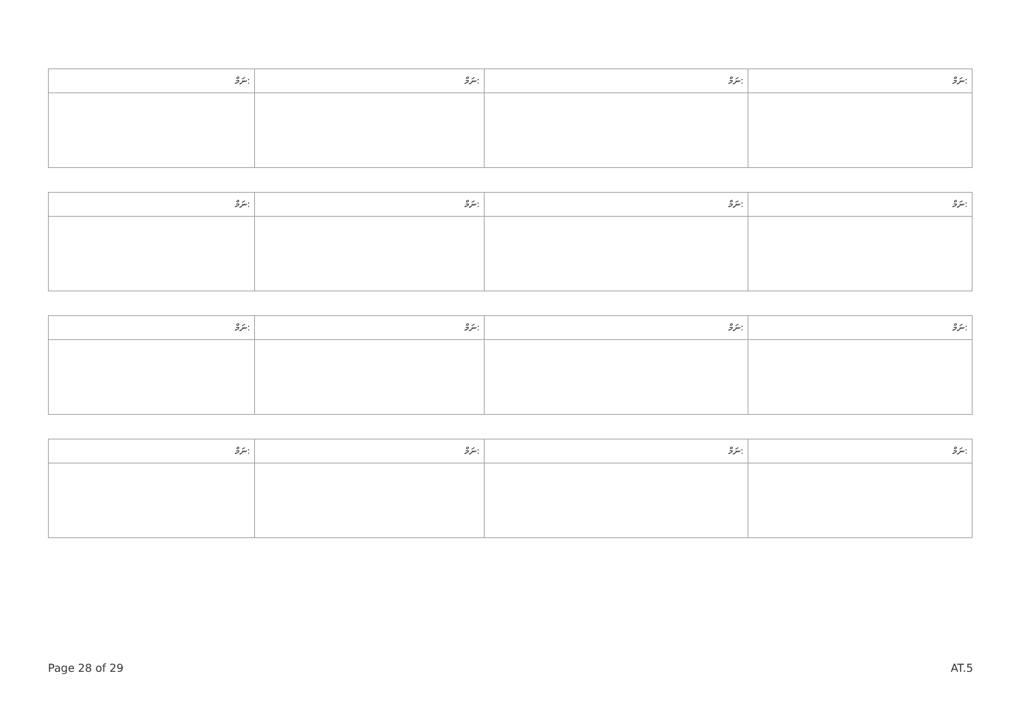| ނަމް: | ނަމް: | ނަމް: | ނަމް: |
| ނަމް: | ނަމް: | ނަމް: | ނަމް: |
| ނަމް: | ނަމް: | ނަމް: | ނަމް: |
| ނަމް: | ނަމް: | ނަމް: | ނަމް: |
Page 28 of 29 AT.5